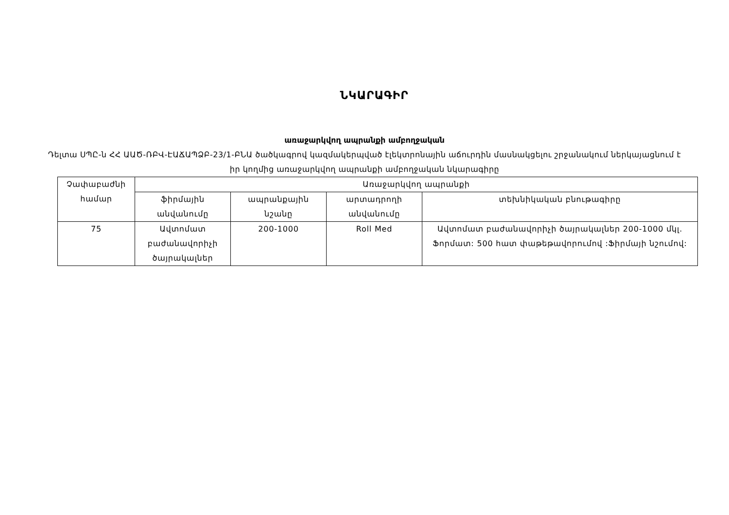ՆԿԱՐԱԳԻՐ
առաջարկվող ապրանքի ամբողջական
Դելտա ՍՊԸ-ն ՀՀ ԱԱԾ-ՌԲՎ-ԷԱՃԱՊՁԲ-23/1-ԲՆԱ ծածկագրով կազմակերպված էլեկտրոնային աճուրդին մասնակցելու շրջանակում ներկայացնում է իր կողմից առաջարկվող ապրանքի ամբողջական նկարագիրը
| Չափաբաժնի համար | Առաջարկվող ապրանքի | | | |
| --- | --- | --- | --- | --- |
| | ֆիրմային անվանումը | ապրանքային նշանը | արտադրողի անվանումը | տեխնիկական բնութագիրը |
| 75 | Ավտոմատ բաժանավորիչի ծայրակալներ | 200-1000 | Roll Med | Ավտոմատ բաժանավորիչի ծայրակալներ 200-1000 մկլ. Ֆորմատ: 500 հատ փաթեթավորումով :Ֆիրմայի նշումով: |